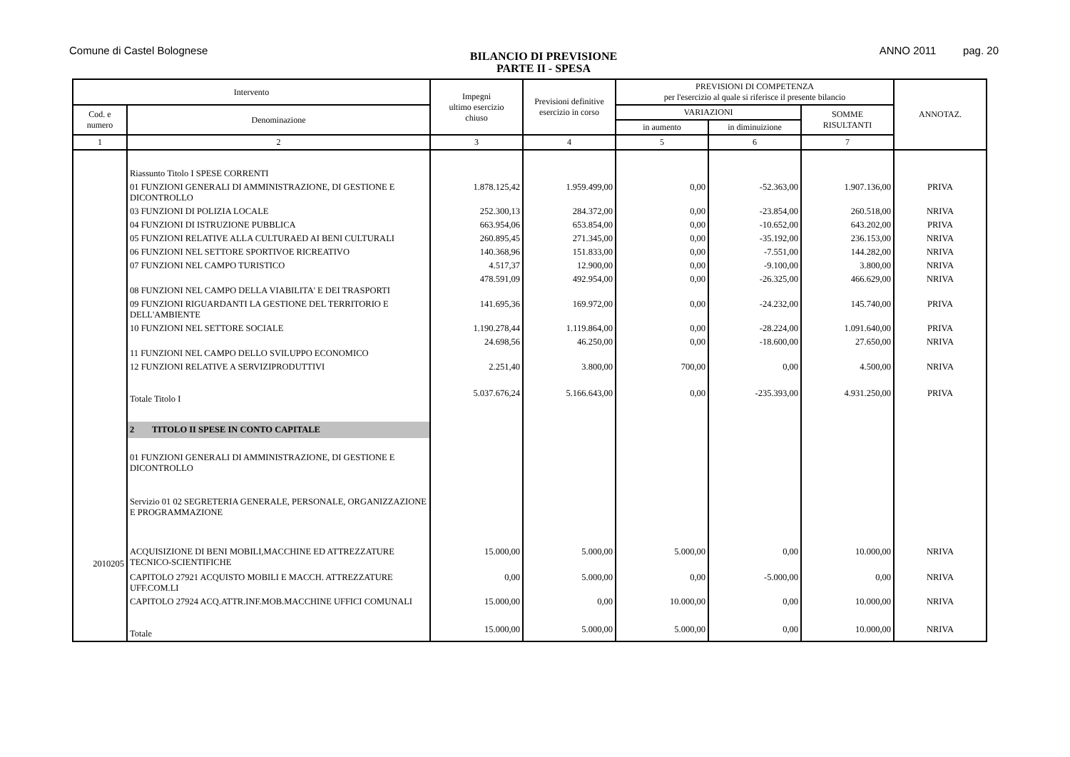Comune di Castel Bolognese
BILANCIO DI PREVISIONE
PARTE II - SPESA
ANNO 2011 pag. 20
| Intervento | | Impegni ultimo esercizio chiuso | Previsioni definitive esercizio in corso | PREVISIONI DI COMPETENZA per l'esercizio al quale si riferisce il presente bilancio | | | ANNOTAZ. |
| --- | --- | --- | --- | --- | --- | --- | --- |
| Cod. e numero | Denominazione | | | VARIAZIONI | | SOMME RISULTANTI | |
| | | | | in aumento | in diminuizione | | |
| 1 | 2 | 3 | 4 | 5 | 6 | 7 | |
| | Riassunto Titolo I SPESE CORRENTI | | | | | | |
| | 01 FUNZIONI GENERALI DI AMMINISTRAZIONE, DI GESTIONE E DICONTROLLO | 1.878.125,42 | 1.959.499,00 | 0,00 | -52.363,00 | 1.907.136,00 | PRIVA |
| | 03 FUNZIONI DI POLIZIA LOCALE | 252.300,13 | 284.372,00 | 0,00 | -23.854,00 | 260.518,00 | NRIVA |
| | 04 FUNZIONI DI ISTRUZIONE PUBBLICA | 663.954,06 | 653.854,00 | 0,00 | -10.652,00 | 643.202,00 | PRIVA |
| | 05 FUNZIONI RELATIVE ALLA CULTURAED AI BENI CULTURALI | 260.895,45 | 271.345,00 | 0,00 | -35.192,00 | 236.153,00 | NRIVA |
| | 06 FUNZIONI NEL SETTORE SPORTIVOE RICREATIVO | 140.368,96 | 151.833,00 | 0,00 | -7.551,00 | 144.282,00 | NRIVA |
| | 07 FUNZIONI NEL CAMPO TURISTICO | 4.517,37 | 12.900,00 | 0,00 | -9.100,00 | 3.800,00 | NRIVA |
| | 08 FUNZIONI NEL CAMPO DELLA VIABILITA' E DEI TRASPORTI | 478.591,09 | 492.954,00 | 0,00 | -26.325,00 | 466.629,00 | NRIVA |
| | 09 FUNZIONI RIGUARDANTI LA GESTIONE DEL TERRITORIO E DELL'AMBIENTE | 141.695,36 | 169.972,00 | 0,00 | -24.232,00 | 145.740,00 | PRIVA |
| | 10 FUNZIONI NEL SETTORE SOCIALE | 1.190.278,44 | 1.119.864,00 | 0,00 | -28.224,00 | 1.091.640,00 | PRIVA |
| | 11 FUNZIONI NEL CAMPO DELLO SVILUPPO ECONOMICO | 24.698,56 | 46.250,00 | 0,00 | -18.600,00 | 27.650,00 | NRIVA |
| | 12 FUNZIONI RELATIVE A SERVIZIPRODUTTIVI | 2.251,40 | 3.800,00 | 700,00 | 0,00 | 4.500,00 | NRIVA |
| | Totale Titolo I | 5.037.676,24 | 5.166.643,00 | 0,00 | -235.393,00 | 4.931.250,00 | PRIVA |
| | 2 TITOLO II SPESE IN CONTO CAPITALE | | | | | | |
| | 01 FUNZIONI GENERALI DI AMMINISTRAZIONE, DI GESTIONE E DICONTROLLO | | | | | | |
| | Servizio 01 02 SEGRETERIA GENERALE, PERSONALE, ORGANIZZAZIONE E PROGRAMMAZIONE | | | | | | |
| 2010205 | ACQUISIZIONE DI BENI MOBILI,MACCHINE ED ATTREZZATURE TECNICO-SCIENTIFICHE | 15.000,00 | 5.000,00 | 5.000,00 | 0,00 | 10.000,00 | NRIVA |
| | CAPITOLO 27921 ACQUISTO MOBILI E MACCH. ATTREZZATURE UFF.COM.LI | 0,00 | 5.000,00 | 0,00 | -5.000,00 | 0,00 | NRIVA |
| | CAPITOLO 27924 ACQ.ATTR.INF.MOB.MACCHINE UFFICI COMUNALI | 15.000,00 | 0,00 | 10.000,00 | 0,00 | 10.000,00 | NRIVA |
| | Totale | 15.000,00 | 5.000,00 | 5.000,00 | 0,00 | 10.000,00 | NRIVA |